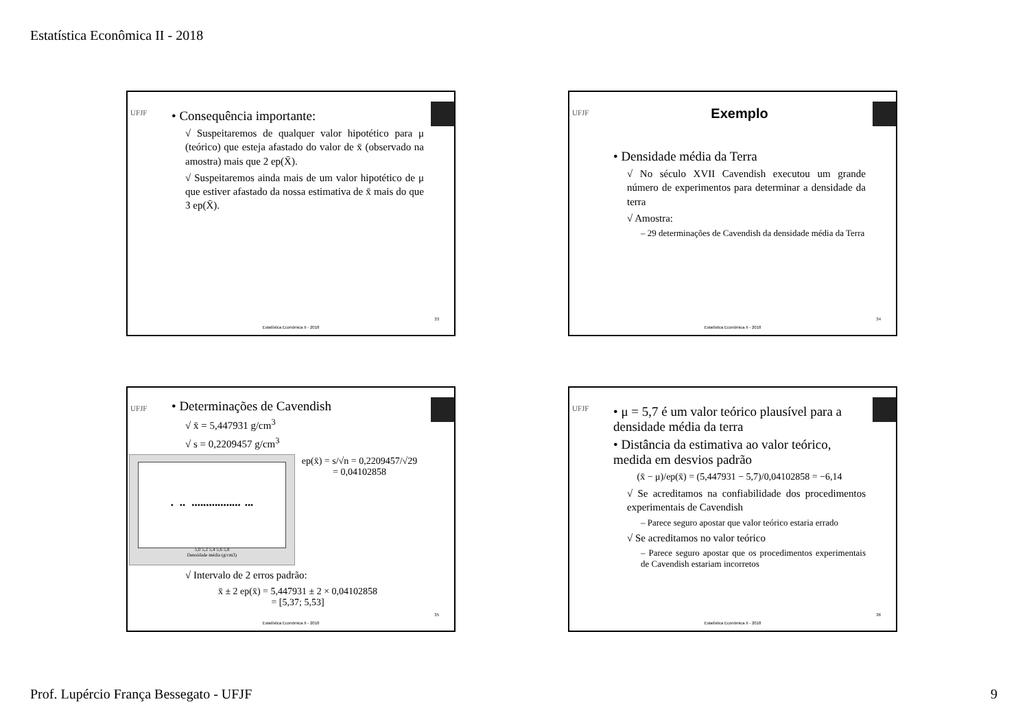Estatística Econômica II - 2018
UFJF
• Consequência importante:
√ Suspeitaremos de qualquer valor hipotético para μ (teórico) que esteja afastado do valor de x̄ (observado na amostra) mais que 2 ep(X̄).
√ Suspeitaremos ainda mais de um valor hipotético de μ que estiver afastado da nossa estimativa de x̄ mais do que 3 ep(X̄).
33
Estatística Econômica II - 2018
UFJF
Exemplo
• Densidade média da Terra
√ No século XVII Cavendish executou um grande número de experimentos para determinar a densidade da terra
√ Amostra:
– 29 determinações de Cavendish da densidade média da Terra
34
Estatística Econômica II - 2018
UFJF
• Determinações de Cavendish
√ x̄ = 5,447931 g/cm<sup>3</sup>
√ s = 0,2209457 g/cm<sup>3</sup>
• •• ••••••••••••••••• •••
5,0 5,2 5,4 5,6 5,8
Densidade média (g/cm3)
ep(x̄) = s/√n = 0,2209457/√29
= 0,04102858
√ Intervalo de 2 erros padrão:
x̄ ± 2 ep(x̄) = 5,447931 ± 2 × 0,04102858
= [5,37; 5,53]
35
Estatística Econômica II - 2018
UFJF
• μ = 5,7 é um valor teórico plausível para a densidade média da terra
• Distância da estimativa ao valor teórico, medida em desvios padrão
(x̄ − μ)/ep(x̄) = (5,447931 − 5,7)/0,04102858 = −6,14
√ Se acreditamos na confiabilidade dos procedimentos experimentais de Cavendish
– Parece seguro apostar que valor teórico estaria errado
√ Se acreditamos no valor teórico
– Parece seguro apostar que os procedimentos experimentais de Cavendish estariam incorretos
36
Estatística Econômica II - 2018
Prof. Lupércio França Bessegato - UFJF 9